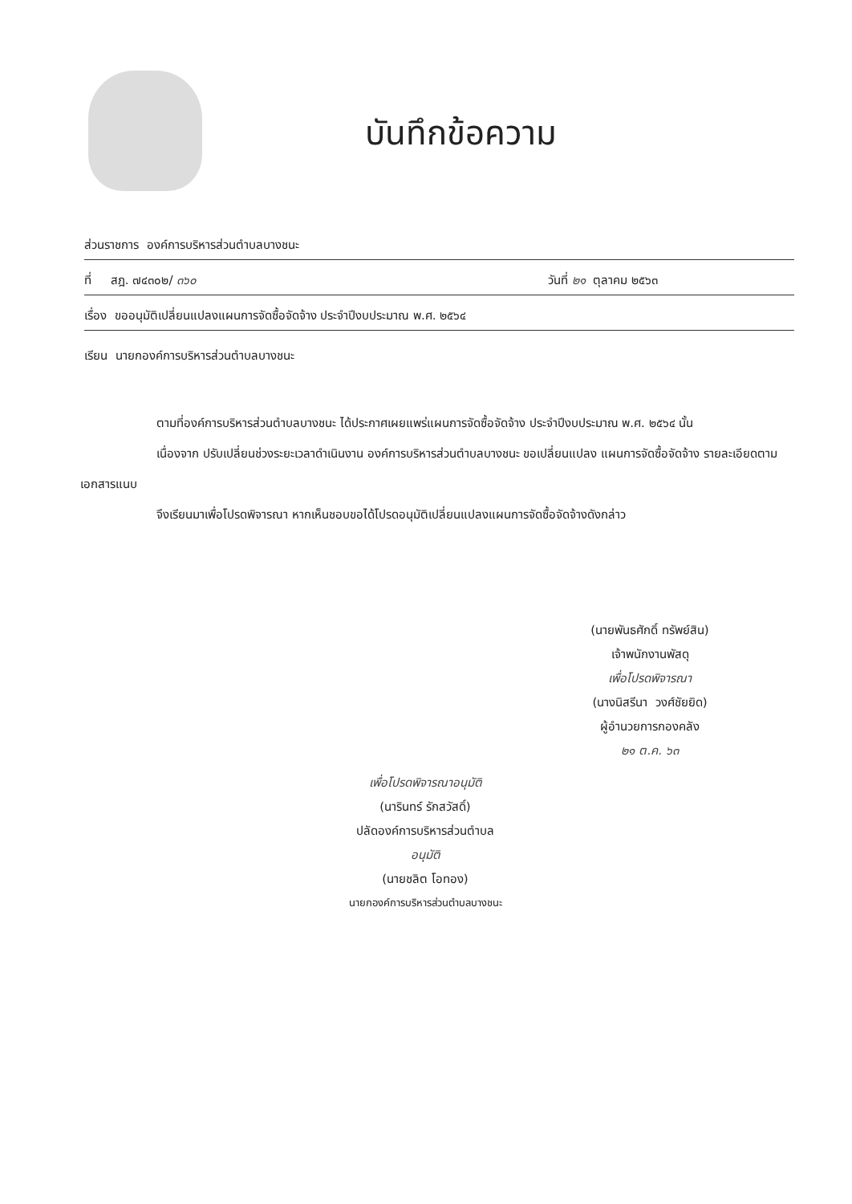บันทึกข้อความ
ส่วนราชการ องค์การบริหารส่วนตำบลบางชนะ
ที่ สฎ. ๗๔๓๐๒/ ๓๖๐ วันที่ ๒๑ ตุลาคม ๒๕๖๓
เรื่อง ขออนุมัติเปลี่ยนแปลงแผนการจัดซื้อจัดจ้าง ประจำปีงบประมาณ พ.ศ. ๒๕๖๔
เรียน นายกองค์การบริหารส่วนตำบลบางชนะ
ตามที่องค์การบริหารส่วนตำบลบางชนะ ได้ประกาศเผยแพร่แผนการจัดซื้อจัดจ้าง ประจำปีงบประมาณ พ.ศ. ๒๕๖๔ นั้น
เนื่องจาก ปรับเปลี่ยนช่วงระยะเวลาดำเนินงาน องค์การบริหารส่วนตำบลบางชนะ ขอเปลี่ยนแปลง แผนการจัดซื้อจัดจ้าง รายละเอียดตามเอกสารแนบ
จึงเรียนมาเพื่อโปรดพิจารณา หากเห็นชอบขอได้โปรดอนุมัติเปลี่ยนแปลงแผนการจัดซื้อจัดจ้างดังกล่าว
(นายพันธศักดิ์ ทรัพย์สิน)
เจ้าพนักงานพัสดุ
เพื่อโปรดพิจารณา
(นางนิสรีนา วงศ์ชัยยิด)
ผู้อำนวยการกองคลัง
๒๑ ต.ค. ๖๓
เพื่อโปรดพิจารณาอนุมัติ
(นารินทร์ รักสวัสดิ์)
ปลัดองค์การบริหารส่วนตำบล
อนุมัติ
(นายชลิต โอทอง)
นายกองค์การบริหารส่วนตำบลบางชนะ